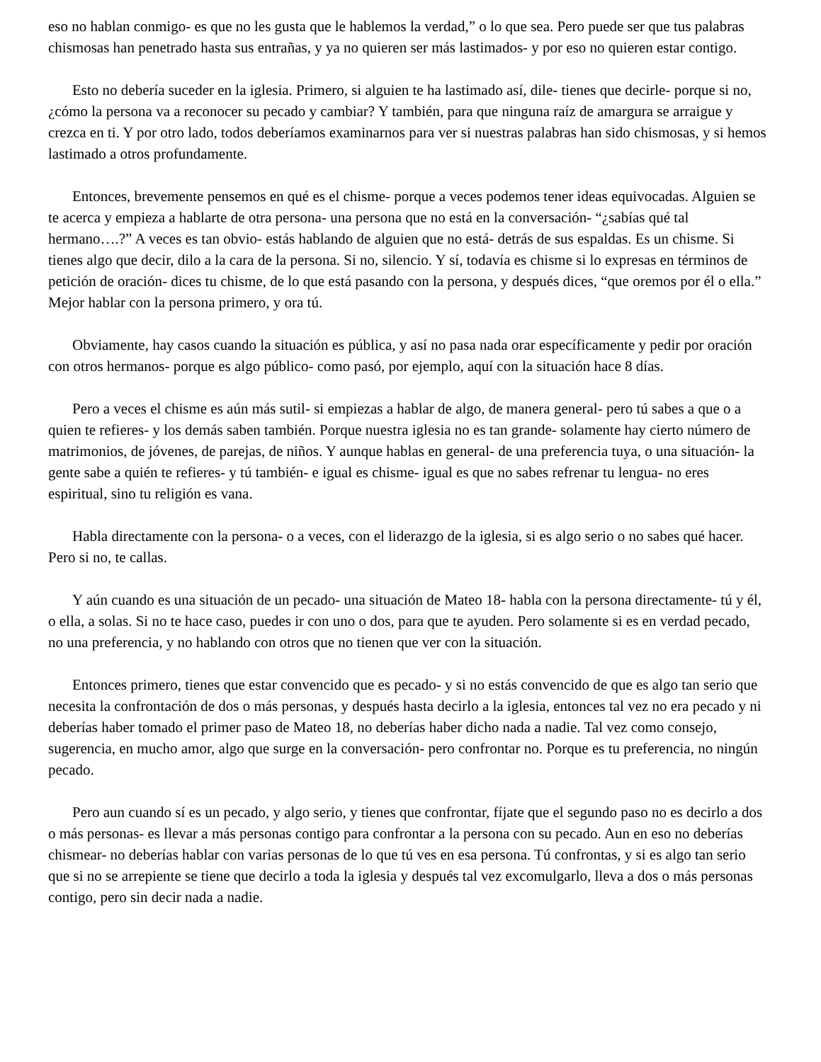eso no hablan conmigo- es que no les gusta que le hablemos la verdad,” o lo que sea. Pero puede ser que tus palabras chismosas han penetrado hasta sus entrañas, y ya no quieren ser más lastimados- y por eso no quieren estar contigo.
Esto no debería suceder en la iglesia. Primero, si alguien te ha lastimado así, dile- tienes que decirle- porque si no, ¿cómo la persona va a reconocer su pecado y cambiar? Y también, para que ninguna raíz de amargura se arraigue y crezca en ti. Y por otro lado, todos deberíamos examinarnos para ver si nuestras palabras han sido chismosas, y si hemos lastimado a otros profundamente.
Entonces, brevemente pensemos en qué es el chisme- porque a veces podemos tener ideas equivocadas. Alguien se te acerca y empieza a hablarte de otra persona- una persona que no está en la conversación- “¿sabías qué tal hermano….?” A veces es tan obvio- estás hablando de alguien que no está- detrás de sus espaldas. Es un chisme. Si tienes algo que decir, dilo a la cara de la persona. Si no, silencio. Y sí, todavía es chisme si lo expresas en términos de petición de oración- dices tu chisme, de lo que está pasando con la persona, y después dices, “que oremos por él o ella.” Mejor hablar con la persona primero, y ora tú.
Obviamente, hay casos cuando la situación es pública, y así no pasa nada orar específicamente y pedir por oración con otros hermanos- porque es algo público- como pasó, por ejemplo, aquí con la situación hace 8 días.
Pero a veces el chisme es aún más sutil- si empiezas a hablar de algo, de manera general- pero tú sabes a que o a quien te refieres- y los demás saben también. Porque nuestra iglesia no es tan grande- solamente hay cierto número de matrimonios, de jóvenes, de parejas, de niños. Y aunque hablas en general- de una preferencia tuya, o una situación- la gente sabe a quién te refieres- y tú también- e igual es chisme- igual es que no sabes refrenar tu lengua- no eres espiritual, sino tu religión es vana.
Habla directamente con la persona- o a veces, con el liderazgo de la iglesia, si es algo serio o no sabes qué hacer. Pero si no, te callas.
Y aún cuando es una situación de un pecado- una situación de Mateo 18- habla con la persona directamente- tú y él, o ella, a solas. Si no te hace caso, puedes ir con uno o dos, para que te ayuden. Pero solamente si es en verdad pecado, no una preferencia, y no hablando con otros que no tienen que ver con la situación.
Entonces primero, tienes que estar convencido que es pecado- y si no estás convencido de que es algo tan serio que necesita la confrontación de dos o más personas, y después hasta decirlo a la iglesia, entonces tal vez no era pecado y ni deberías haber tomado el primer paso de Mateo 18, no deberías haber dicho nada a nadie. Tal vez como consejo, sugerencia, en mucho amor, algo que surge en la conversación- pero confrontar no. Porque es tu preferencia, no ningún pecado.
Pero aun cuando sí es un pecado, y algo serio, y tienes que confrontar, fíjate que el segundo paso no es decirlo a dos o más personas- es llevar a más personas contigo para confrontar a la persona con su pecado. Aun en eso no deberías chismear- no deberías hablar con varias personas de lo que tú ves en esa persona. Tú confrontas, y si es algo tan serio que si no se arrepiente se tiene que decirlo a toda la iglesia y después tal vez excomulgarlo, lleva a dos o más personas contigo, pero sin decir nada a nadie.